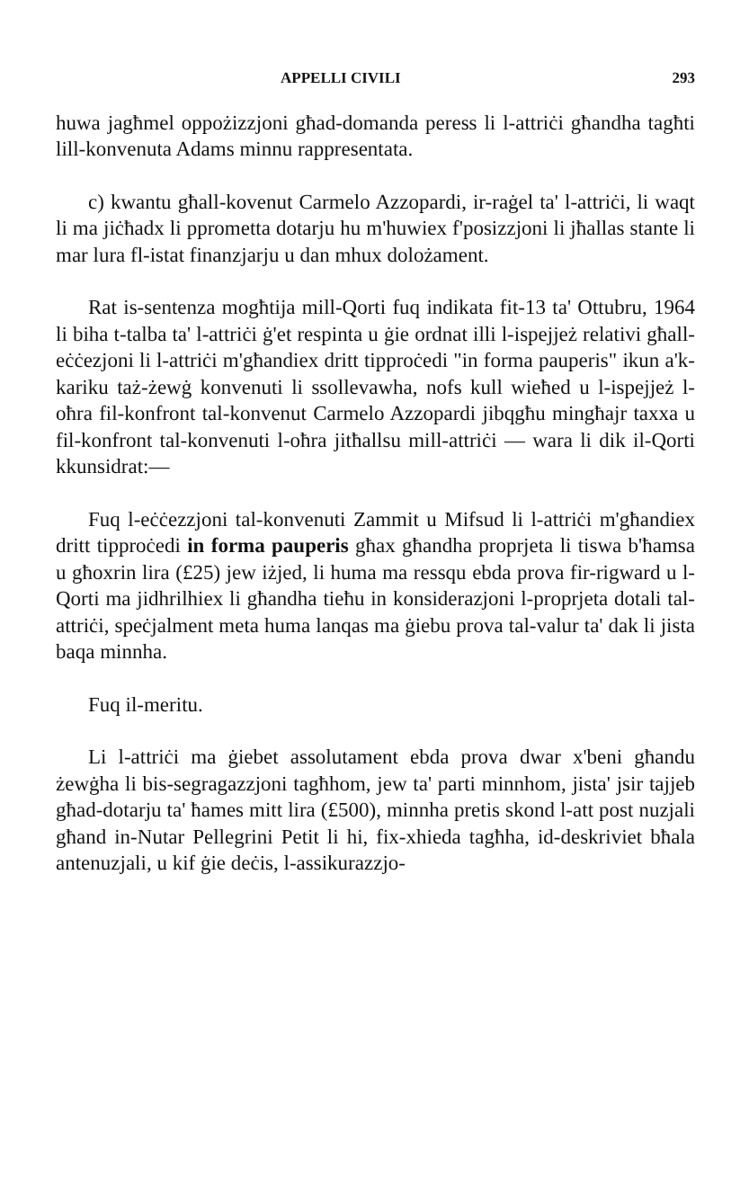APPELLI CIVILI 293
huwa jagħmel oppożizzjoni għad-domanda peress li l-attriċi għandha tagħti lill-konvenuta Adams minnu rappresentata.
c) kwantu għall-kovenut Carmelo Azzopardi, ir-raġel ta' l-attriċi, li waqt li ma jiċħadx li pprometta dotarju hu m'huwiex f'posizzjoni li jħallas stante li mar lura fl-istat finanzjarju u dan mhux dolożament.
Rat is-sentenza mogħtija mill-Qorti fuq indikata fit-13 ta' Ottubru, 1964 li biha t-talba ta' l-attriċi ġ'et respinta u ġie ordnat illi l-ispejjeż relativi għall-eċċezjoni li l-attriċi m'għandiex dritt tipproċedi "in forma pauperis" ikun a'k-kariku taż-żewġ konvenuti li ssollevawha, nofs kull wieħed u l-ispejjeż l-oħra fil-konfront tal-konvenut Carmelo Azzopardi jibqgħu mingħajr taxxa u fil-konfront tal-konvenuti l-oħra jitħallsu mill-attriċi — wara li dik il-Qorti kkunsidrat:—
Fuq l-eċċezzjoni tal-konvenuti Zammit u Mifsud li l-attriċi m'għandiex dritt tipproċedi in forma pauperis għax għandha proprjeta li tiswa b'ħamsa u għoxrin lira (£25) jew iżjed, li huma ma ressqu ebda prova fir-rigward u l-Qorti ma jidhrilhiex li għandha tieħu in konsiderazjoni l-proprjeta dotali tal-attriċi, speċjalment meta huma lanqas ma ġiebu prova tal-valur ta' dak li jista baqa minnha.
Fuq il-meritu.
Li l-attriċi ma ġiebet assolutament ebda prova dwar x'beni għandu żewġha li bis-segragazzjoni tagħhom, jew ta' parti minnhom, jista' jsir tajjeb għad-dotarju ta' ħames mitt lira (£500), minnha pretis skond l-att post nuzjali għand in-Nutar Pellegrini Petit li hi, fix-xhieda tagħha, id-deskriviet bħala antenuzjali, u kif ġie deċis, l-assikurazzjo-